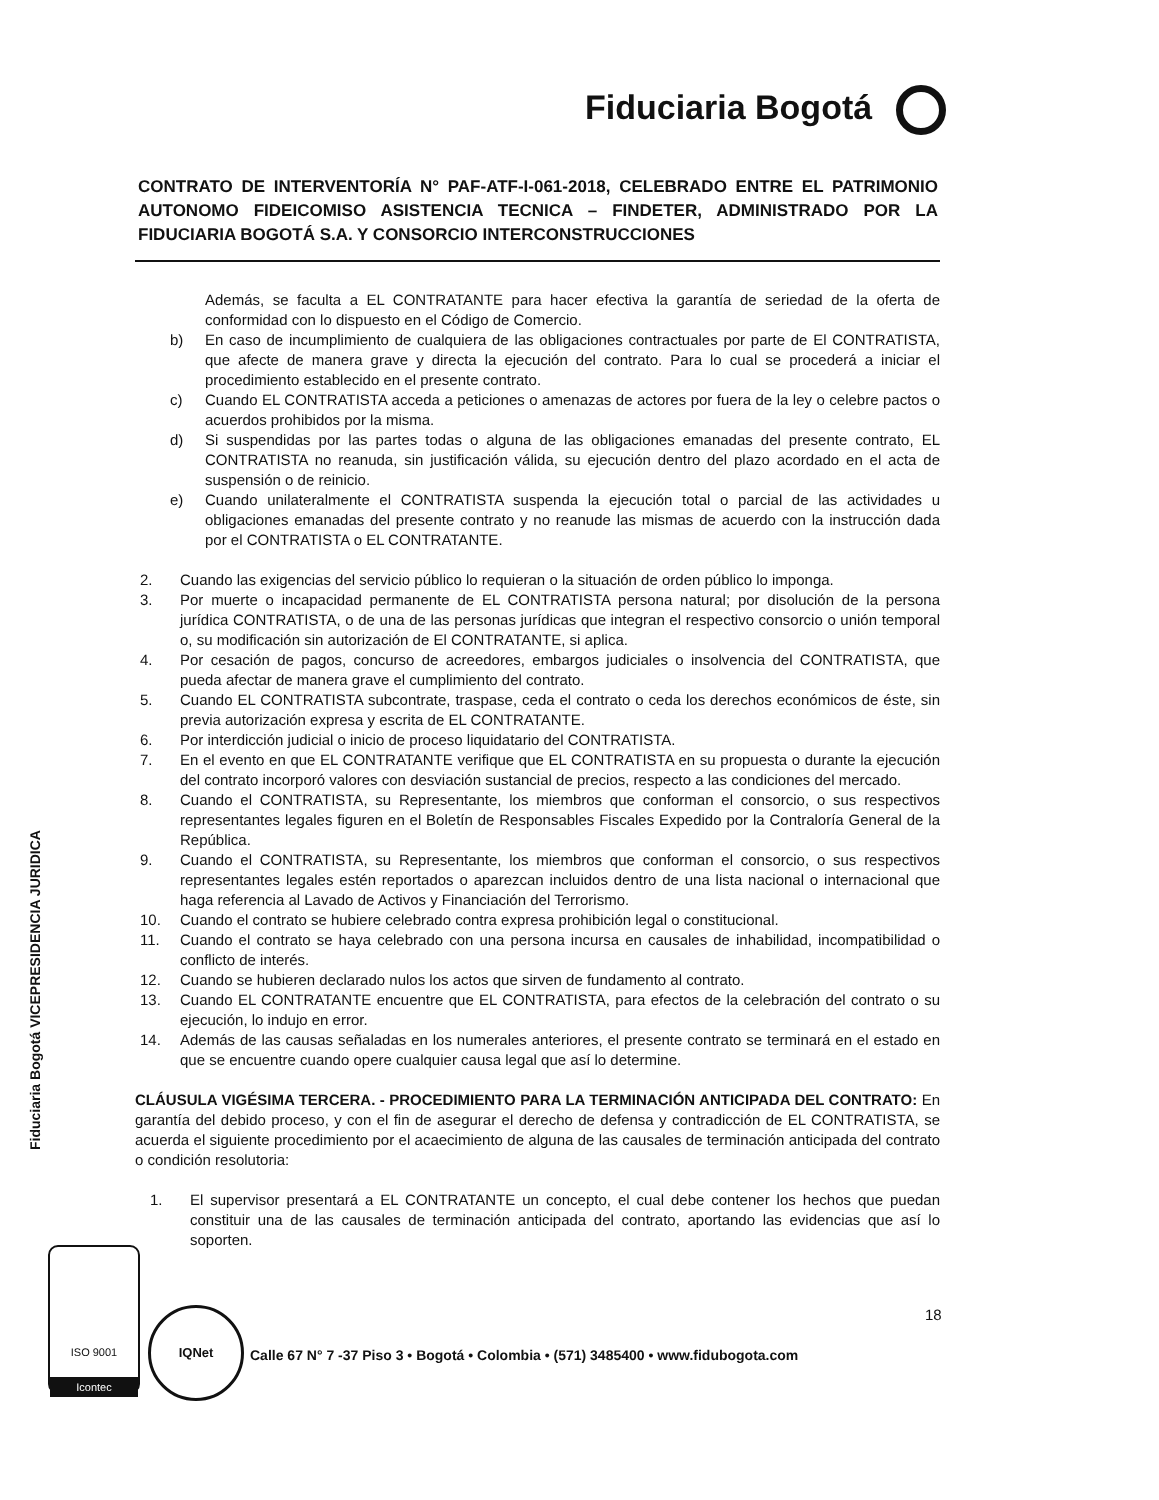Fiduciaria Bogotá
CONTRATO DE INTERVENTORÍA N° PAF-ATF-I-061-2018, CELEBRADO ENTRE EL PATRIMONIO AUTONOMO FIDEICOMISO ASISTENCIA TECNICA – FINDETER, ADMINISTRADO POR LA FIDUCIARIA BOGOTÁ S.A. Y CONSORCIO INTERCONSTRUCCIONES
Además, se faculta a EL CONTRATANTE para hacer efectiva la garantía de seriedad de la oferta de conformidad con lo dispuesto en el Código de Comercio.
b) En caso de incumplimiento de cualquiera de las obligaciones contractuales por parte de El CONTRATISTA, que afecte de manera grave y directa la ejecución del contrato. Para lo cual se procederá a iniciar el procedimiento establecido en el presente contrato.
c) Cuando EL CONTRATISTA acceda a peticiones o amenazas de actores por fuera de la ley o celebre pactos o acuerdos prohibidos por la misma.
d) Si suspendidas por las partes todas o alguna de las obligaciones emanadas del presente contrato, EL CONTRATISTA no reanuda, sin justificación válida, su ejecución dentro del plazo acordado en el acta de suspensión o de reinicio.
e) Cuando unilateralmente el CONTRATISTA suspenda la ejecución total o parcial de las actividades u obligaciones emanadas del presente contrato y no reanude las mismas de acuerdo con la instrucción dada por el CONTRATISTA o EL CONTRATANTE.
2. Cuando las exigencias del servicio público lo requieran o la situación de orden público lo imponga.
3. Por muerte o incapacidad permanente de EL CONTRATISTA persona natural; por disolución de la persona jurídica CONTRATISTA, o de una de las personas jurídicas que integran el respectivo consorcio o unión temporal o, su modificación sin autorización de El CONTRATANTE, si aplica.
4. Por cesación de pagos, concurso de acreedores, embargos judiciales o insolvencia del CONTRATISTA, que pueda afectar de manera grave el cumplimiento del contrato.
5. Cuando EL CONTRATISTA subcontrate, traspase, ceda el contrato o ceda los derechos económicos de éste, sin previa autorización expresa y escrita de EL CONTRATANTE.
6. Por interdicción judicial o inicio de proceso liquidatario del CONTRATISTA.
7. En el evento en que EL CONTRATANTE verifique que EL CONTRATISTA en su propuesta o durante la ejecución del contrato incorporó valores con desviación sustancial de precios, respecto a las condiciones del mercado.
8. Cuando el CONTRATISTA, su Representante, los miembros que conforman el consorcio, o sus respectivos representantes legales figuren en el Boletín de Responsables Fiscales Expedido por la Contraloría General de la República.
9. Cuando el CONTRATISTA, su Representante, los miembros que conforman el consorcio, o sus respectivos representantes legales estén reportados o aparezcan incluidos dentro de una lista nacional o internacional que haga referencia al Lavado de Activos y Financiación del Terrorismo.
10. Cuando el contrato se hubiere celebrado contra expresa prohibición legal o constitucional.
11. Cuando el contrato se haya celebrado con una persona incursa en causales de inhabilidad, incompatibilidad o conflicto de interés.
12. Cuando se hubieren declarado nulos los actos que sirven de fundamento al contrato.
13. Cuando EL CONTRATANTE encuentre que EL CONTRATISTA, para efectos de la celebración del contrato o su ejecución, lo indujo en error.
14. Además de las causas señaladas en los numerales anteriores, el presente contrato se terminará en el estado en que se encuentre cuando opere cualquier causa legal que así lo determine.
CLÁUSULA VIGÉSIMA TERCERA. - PROCEDIMIENTO PARA LA TERMINACIÓN ANTICIPADA DEL CONTRATO: En garantía del debido proceso, y con el fin de asegurar el derecho de defensa y contradicción de EL CONTRATISTA, se acuerda el siguiente procedimiento por el acaecimiento de alguna de las causales de terminación anticipada del contrato o condición resolutoria:
1. El supervisor presentará a EL CONTRATANTE un concepto, el cual debe contener los hechos que puedan constituir una de las causales de terminación anticipada del contrato, aportando las evidencias que así lo soporten.
Fiduciaria Bogotá VICEPRESIDENCIA JURIDICA
ISO 9001
Icontec
IQNet 18
Calle 67 N° 7 -37 Piso 3 • Bogotá • Colombia • (571) 3485400 • www.fidubogota.com